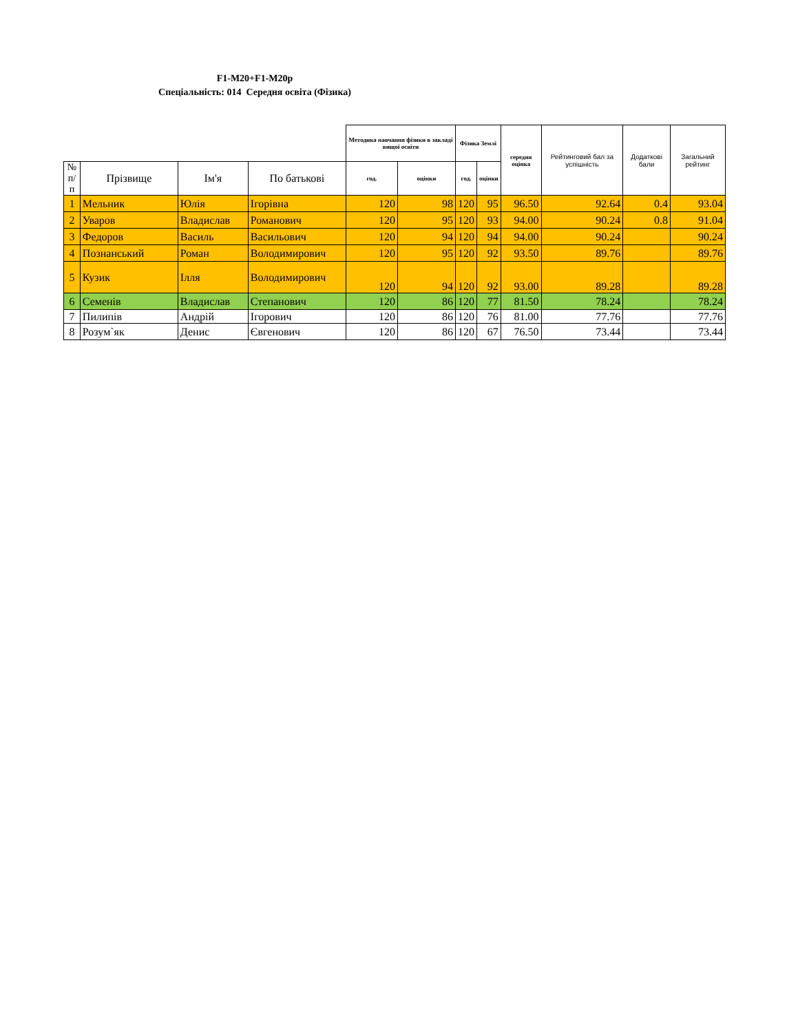F1-M20+F1-M20p
Спеціальність: 014 Середня освіта (Фізика)
| | | | | Методика навчання фізики в закладі вищої освіти | | Фізика Землі | | середня оцінка | Рейтинговий бал за успішність | Додаткові бали | Загальний рейтинг |
| --- | --- | --- | --- | --- | --- | --- | --- | --- | --- | --- | --- |
| № п/п | Прізвище | Ім'я | По батькові | год. | оцінки | год. | оцінки | | | | |
| 1 | Мельник | Юлія | Ігорівна | 120 | 98 | 120 | 95 | 96.50 | 92.64 | 0.4 | 93.04 |
| 2 | Уваров | Владислав | Романович | 120 | 95 | 120 | 93 | 94.00 | 90.24 | 0.8 | 91.04 |
| 3 | Федоров | Василь | Васильович | 120 | 94 | 120 | 94 | 94.00 | 90.24 | | 90.24 |
| 4 | Познанський | Роман | Володимирович | 120 | 95 | 120 | 92 | 93.50 | 89.76 | | 89.76 |
| 5 | Кузик | Ілля | Володимирович | 120 | 94 | 120 | 92 | 93.00 | 89.28 | | 89.28 |
| 6 | Семенів | Владислав | Степанович | 120 | 86 | 120 | 77 | 81.50 | 78.24 | | 78.24 |
| 7 | Пилипів | Андрій | Ігорович | 120 | 86 | 120 | 76 | 81.00 | 77.76 | | 77.76 |
| 8 | Розум`як | Денис | Євгенович | 120 | 86 | 120 | 67 | 76.50 | 73.44 | | 73.44 |